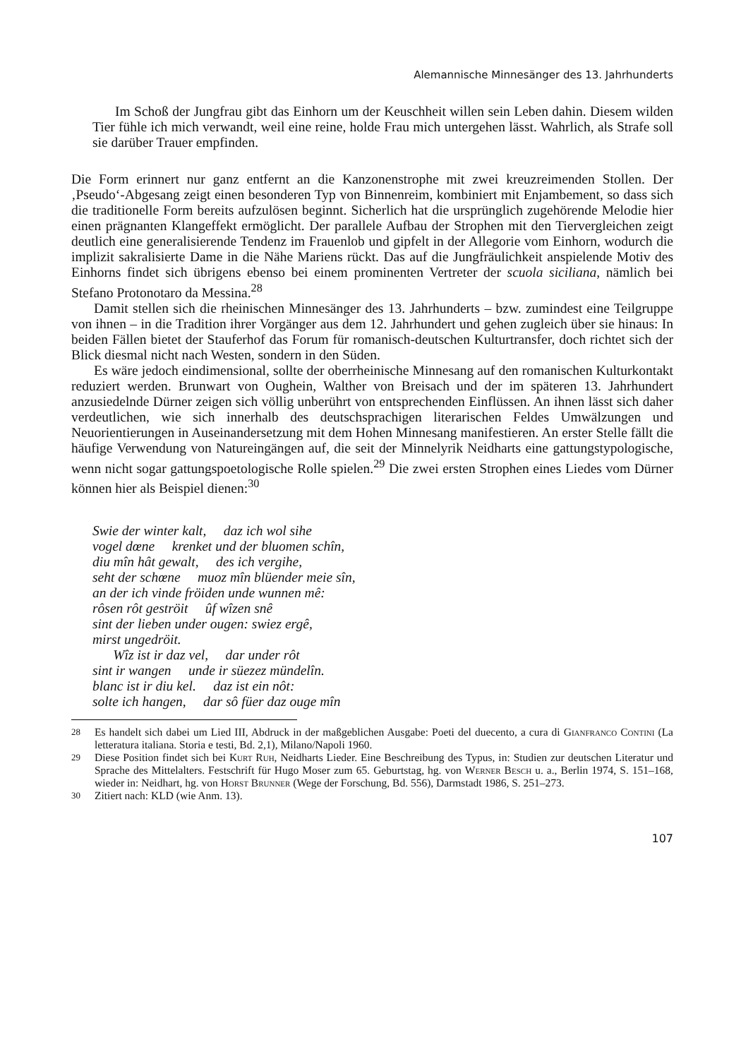Alemannische Minnesänger des 13. Jahrhunderts
Im Schoß der Jungfrau gibt das Einhorn um der Keuschheit willen sein Leben dahin. Diesem wilden Tier fühle ich mich verwandt, weil eine reine, holde Frau mich untergehen lässt. Wahrlich, als Strafe soll sie darüber Trauer empfinden.
Die Form erinnert nur ganz entfernt an die Kanzonenstrophe mit zwei kreuzreimenden Stollen. Der ‚Pseudo‘-Abgesang zeigt einen besonderen Typ von Binnenreim, kombiniert mit Enjambement, so dass sich die traditionelle Form bereits aufzulösen beginnt. Sicherlich hat die ursprünglich zugehörende Melodie hier einen prägnanten Klangeffekt ermöglicht. Der parallele Aufbau der Strophen mit den Tiervergleichen zeigt deutlich eine generalisierende Tendenz im Frauenlob und gipfelt in der Allegorie vom Einhorn, wodurch die implizit sakralisierte Dame in die Nähe Mariens rückt. Das auf die Jungfräulichkeit anspielende Motiv des Einhorns findet sich übrigens ebenso bei einem prominenten Vertreter der scuola siciliana, nämlich bei Stefano Protonotaro da Messina.<sup>28</sup>
Damit stellen sich die rheinischen Minnesänger des 13. Jahrhunderts – bzw. zumindest eine Teilgruppe von ihnen – in die Tradition ihrer Vorgänger aus dem 12. Jahrhundert und gehen zugleich über sie hinaus: In beiden Fällen bietet der Stauferhof das Forum für romanisch-deutschen Kulturtransfer, doch richtet sich der Blick diesmal nicht nach Westen, sondern in den Süden.
Es wäre jedoch eindimensional, sollte der oberrheinische Minnesang auf den romanischen Kulturkontakt reduziert werden. Brunwart von Oughein, Walther von Breisach und der im späteren 13. Jahrhundert anzusiedelnde Dürner zeigen sich völlig unberührt von entsprechenden Einflüssen. An ihnen lässt sich daher verdeutlichen, wie sich innerhalb des deutschsprachigen literarischen Feldes Umwälzungen und Neuorientierungen in Auseinandersetzung mit dem Hohen Minnesang manifestieren. An erster Stelle fällt die häufige Verwendung von Natureingängen auf, die seit der Minnelyrik Neidharts eine gattungstypologische, wenn nicht sogar gattungspoetologische Rolle spielen.<sup>29</sup> Die zwei ersten Strophen eines Liedes vom Dürner können hier als Beispiel dienen:<sup>30</sup>
Swie der winter kalt, daz ich wol sihe
vogel dœne krenket und der bluomen schîn,
diu mîn hât gewalt, des ich vergihe,
seht der schœne muoz mîn blüender meie sîn,
an der ich vinde fröiden unde wunnen mê:
rôsen rôt geströit ûf wîzen snê
sint der lieben under ougen: swiez ergê,
mirst ungedröit.
Wîz ist ir daz vel, dar under rôt
sint ir wangen unde ir süezez mündelîn.
blanc ist ir diu kel. daz ist ein nôt:
solte ich hangen, dar sô füer daz ouge mîn
<sup>28</sup> Es handelt sich dabei um Lied III, Abdruck in der maßgeblichen Ausgabe: Poeti del duecento, a cura di Gianfranco Contini (La letteratura italiana. Storia e testi, Bd. 2,1), Milano/Napoli 1960.
<sup>29</sup> Diese Position findet sich bei Kurt Ruh, Neidharts Lieder. Eine Beschreibung des Typus, in: Studien zur deutschen Literatur und Sprache des Mittelalters. Festschrift für Hugo Moser zum 65. Geburtstag, hg. von Werner Besch u. a., Berlin 1974, S. 151–168, wieder in: Neidhart, hg. von Horst Brunner (Wege der Forschung, Bd. 556), Darmstadt 1986, S. 251–273.
<sup>30</sup> Zitiert nach: KLD (wie Anm. 13).
107